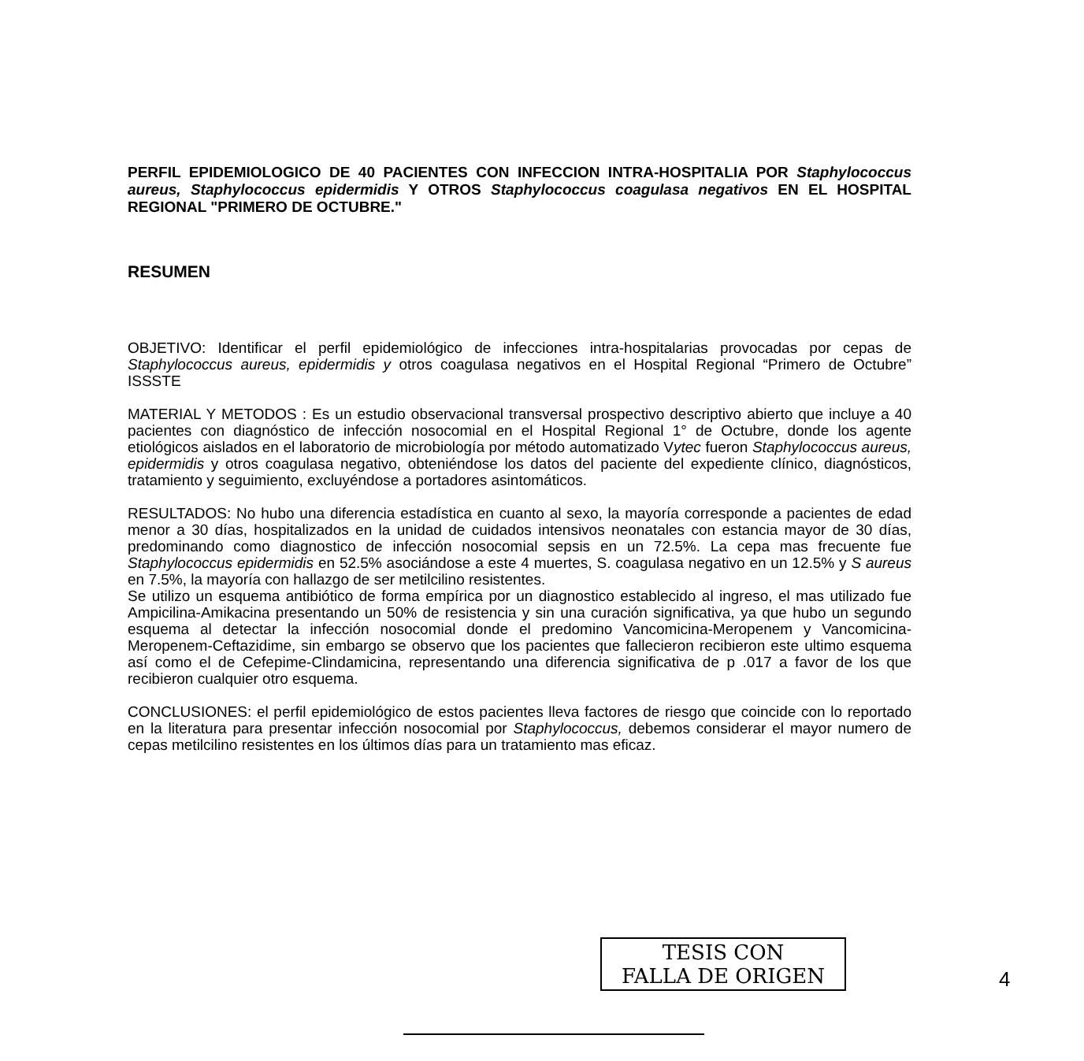PERFIL EPIDEMIOLOGICO DE 40 PACIENTES CON INFECCION INTRA-HOSPITALIA POR Staphylococcus aureus, Staphylococcus epidermidis Y OTROS Staphylococcus coagulasa negativos EN EL HOSPITAL REGIONAL "PRIMERO DE OCTUBRE."
RESUMEN
OBJETIVO: Identificar el perfil epidemiológico de infecciones intra-hospitalarias provocadas por cepas de Staphylococcus aureus, epidermidis y otros coagulasa negativos en el Hospital Regional “Primero de Octubre” ISSSTE
MATERIAL Y METODOS : Es un estudio observacional transversal prospectivo descriptivo abierto que incluye a 40 pacientes con diagnóstico de infección nosocomial en el Hospital Regional 1° de Octubre, donde los agente etiológicos aislados en el laboratorio de microbiología por método automatizado Vytec fueron Staphylococcus aureus, epidermidis y otros coagulasa negativo, obteniéndose los datos del paciente del expediente clínico, diagnósticos, tratamiento y seguimiento, excluyéndose a portadores asintomáticos.
RESULTADOS: No hubo una diferencia estadística en cuanto al sexo, la mayoría corresponde a pacientes de edad menor a 30 días, hospitalizados en la unidad de cuidados intensivos neonatales con estancia mayor de 30 días, predominando como diagnostico de infección nosocomial sepsis en un 72.5%. La cepa mas frecuente fue Staphylococcus epidermidis en 52.5% asociándose a este 4 muertes, S. coagulasa negativo en un 12.5% y S aureus en 7.5%, la mayoría con hallazgo de ser metilcilino resistentes.
Se utilizo un esquema antibiótico de forma empírica por un diagnostico establecido al ingreso, el mas utilizado fue Ampicilina-Amikacina presentando un 50% de resistencia y sin una curación significativa, ya que hubo un segundo esquema al detectar la infección nosocomial donde el predomino Vancomicina-Meropenem y Vancomicina-Meropenem-Ceftazidime, sin embargo se observo que los pacientes que fallecieron recibieron este ultimo esquema así como el de Cefepime-Clindamicina, representando una diferencia significativa de p .017 a favor de los que recibieron cualquier otro esquema.
CONCLUSIONES: el perfil epidemiológico de estos pacientes lleva factores de riesgo que coincide con lo reportado en la literatura para presentar infección nosocomial por Staphylococcus, debemos considerar el mayor numero de cepas metilcilino resistentes en los últimos días para un tratamiento mas eficaz.
TESIS CON
FALLA DE ORIGEN
4